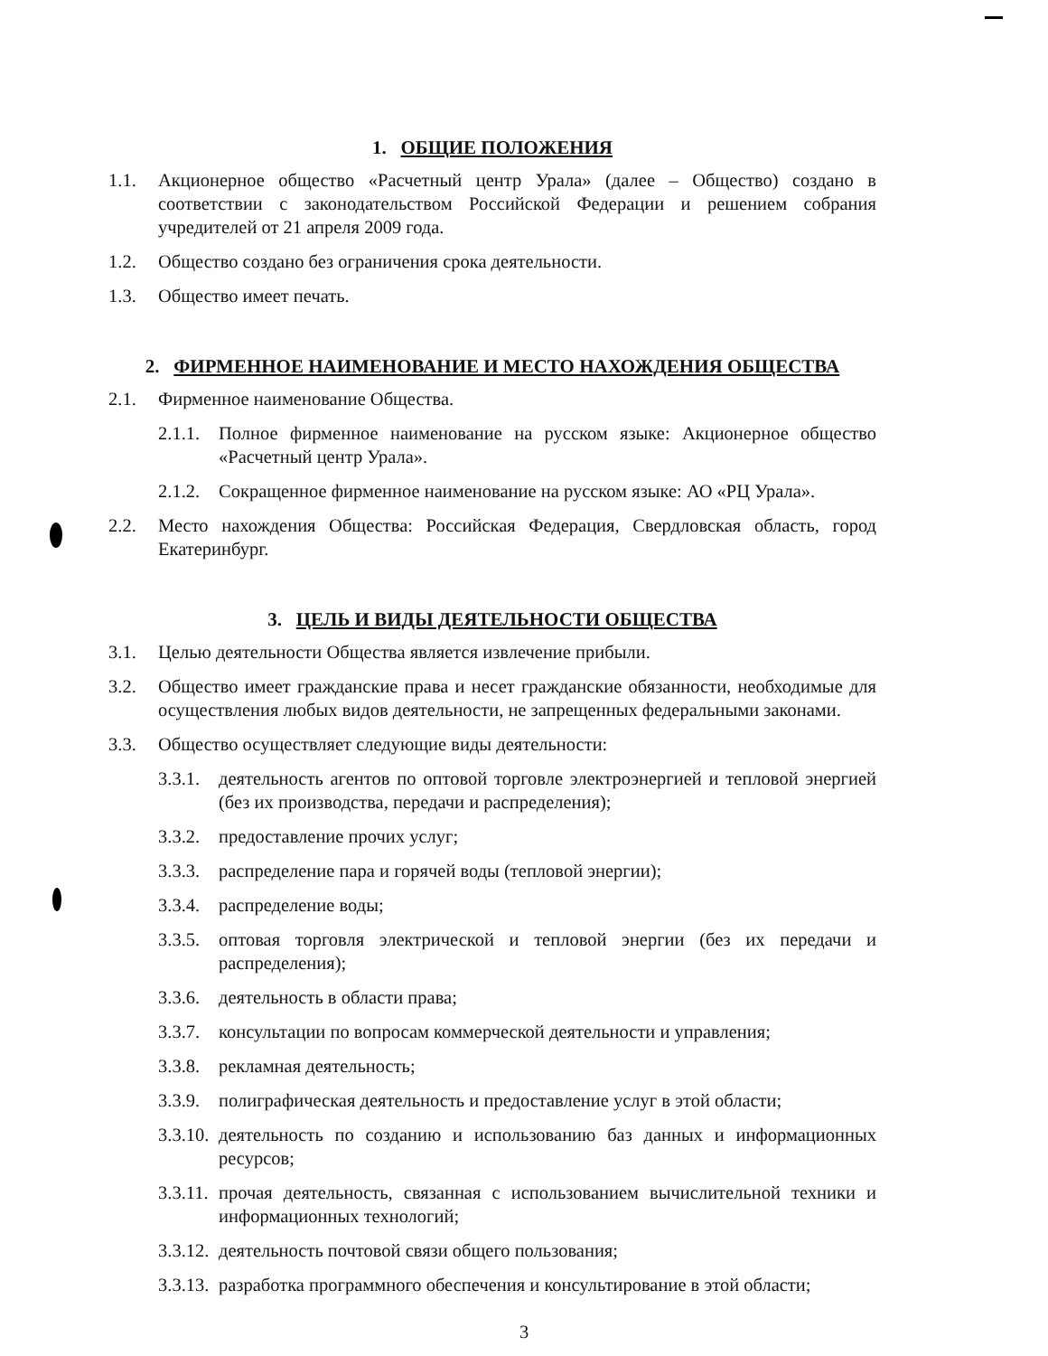1. ОБЩИЕ ПОЛОЖЕНИЯ
1.1. Акционерное общество «Расчетный центр Урала» (далее – Общество) создано в соответствии с законодательством Российской Федерации и решением собрания учредителей от 21 апреля 2009 года.
1.2. Общество создано без ограничения срока деятельности.
1.3. Общество имеет печать.
2. ФИРМЕННОЕ НАИМЕНОВАНИЕ И МЕСТО НАХОЖДЕНИЯ ОБЩЕСТВА
2.1. Фирменное наименование Общества.
2.1.1. Полное фирменное наименование на русском языке: Акционерное общество «Расчетный центр Урала».
2.1.2. Сокращенное фирменное наименование на русском языке: АО «РЦ Урала».
2.2. Место нахождения Общества: Российская Федерация, Свердловская область, город Екатеринбург.
3. ЦЕЛЬ И ВИДЫ ДЕЯТЕЛЬНОСТИ ОБЩЕСТВА
3.1. Целью деятельности Общества является извлечение прибыли.
3.2. Общество имеет гражданские права и несет гражданские обязанности, необходимые для осуществления любых видов деятельности, не запрещенных федеральными законами.
3.3. Общество осуществляет следующие виды деятельности:
3.3.1. деятельность агентов по оптовой торговле электроэнергией и тепловой энергией (без их производства, передачи и распределения);
3.3.2. предоставление прочих услуг;
3.3.3. распределение пара и горячей воды (тепловой энергии);
3.3.4. распределение воды;
3.3.5. оптовая торговля электрической и тепловой энергии (без их передачи и распределения);
3.3.6. деятельность в области права;
3.3.7. консультации по вопросам коммерческой деятельности и управления;
3.3.8. рекламная деятельность;
3.3.9. полиграфическая деятельность и предоставление услуг в этой области;
3.3.10. деятельность по созданию и использованию баз данных и информационных ресурсов;
3.3.11. прочая деятельность, связанная с использованием вычислительной техники и информационных технологий;
3.3.12. деятельность почтовой связи общего пользования;
3.3.13. разработка программного обеспечения и консультирование в этой области;
3